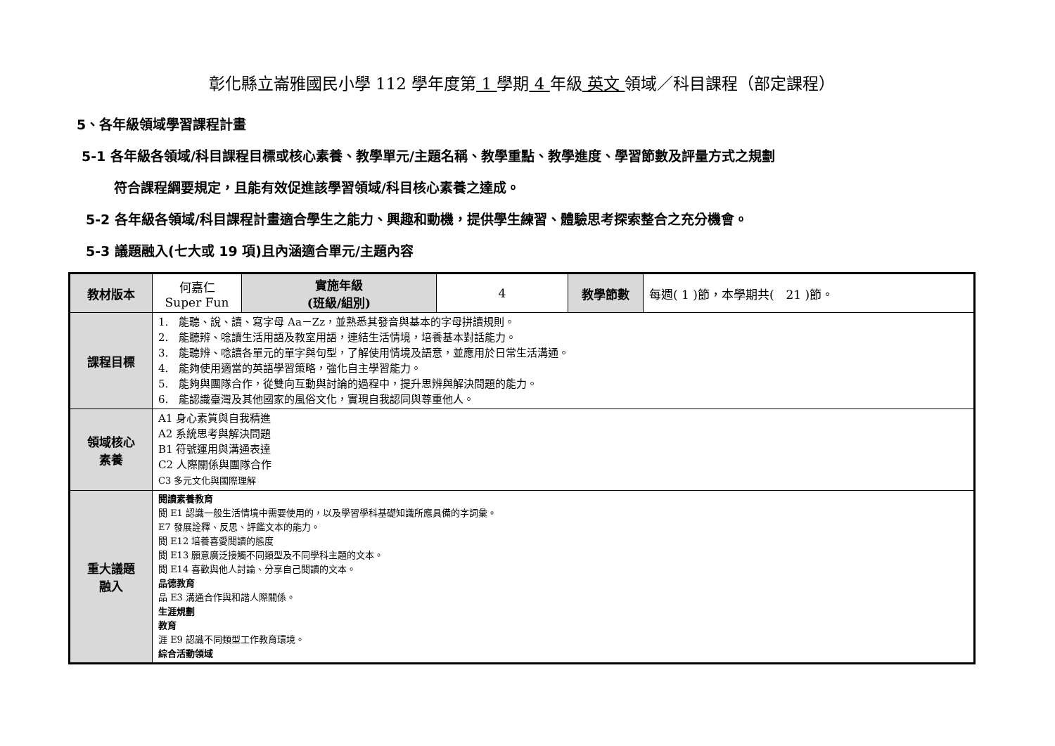彰化縣立崙雅國民小學 112 學年度第 1 學期 4 年級 英文 領域／科目課程（部定課程）
5、各年級領域學習課程計畫
　5-1 各年級各領域/科目課程目標或核心素養、教學單元/主題名稱、教學重點、教學進度、學習節數及評量方式之規劃
符合課程綱要規定，且能有效促進該學習領域/科目核心素養之達成。
5-2 各年級各領域/科目課程計畫適合學生之能力、興趣和動機，提供學生練習、體驗思考探索整合之充分機會。
5-3 議題融入(七大或 19 項)且內涵適合單元/主題內容
| 教材版本 | 何嘉仁 Super Fun | 實施年級 (班級/組別) | 4 | 教學節數 | 每週( 1 )節，本學期共( 21 )節。 |
| 課程目標 | 1. 能聽、說、讀、寫字母 Aa－Zz，並熟悉其發音與基本的字母拼讀規則。 2. 能聽辨、唸讀生活用語及教室用語，連結生活情境，培養基本對話能力。 3. 能聽辨、唸讀各單元的單字與句型，了解使用情境及語意，並應用於日常生活溝通。 4. 能夠使用適當的英語學習策略，強化自主學習能力。 5. 能夠與團隊合作，從雙向互動與討論的過程中，提升思辨與解決問題的能力。 6. 能認識臺灣及其他國家的風俗文化，實現自我認同與尊重他人。 | | | | |
| 領域核心 素養 | A1 身心素質與自我精進 A2 系統思考與解決問題 B1 符號運用與溝通表達 C2 人際關係與團隊合作 C3 多元文化與國際理解 | | | | |
| 重大議題 融入 | 閱讀素養教育 閱 E1 認識一般生活情境中需要使用的，以及學習學科基礎知識所應具備的字詞彙。 E7 發展詮釋、反思、評鑑文本的能力。 閱 E12 培養喜愛閱讀的態度 閱 E13 願意廣泛接觸不同類型及不同學科主題的文本。 閱 E14 喜歡與他人討論、分享自己閱讀的文本。 品德教育 品 E3 溝通合作與和諧人際關係。 生涯規劃 教育 涯 E9 認識不同類型工作教育環境。 綜合活動領域 | | | | |